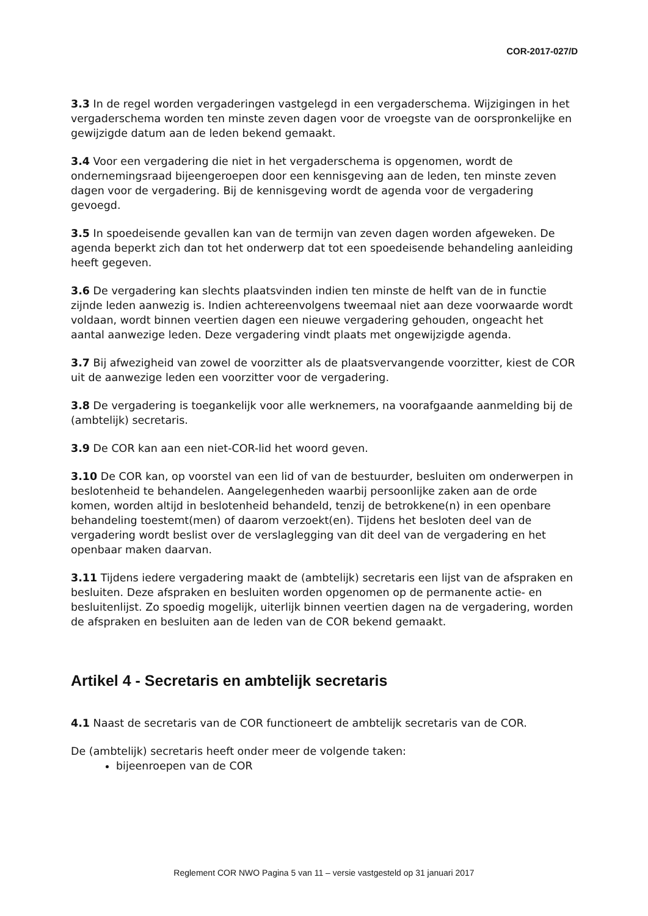COR-2017-027/D
3.3 In de regel worden vergaderingen vastgelegd in een vergaderschema. Wijzigingen in het vergaderschema worden ten minste zeven dagen voor de vroegste van de oorspronkelijke en gewijzigde datum aan de leden bekend gemaakt.
3.4 Voor een vergadering die niet in het vergaderschema is opgenomen, wordt de ondernemingsraad bijeengeroepen door een kennisgeving aan de leden, ten minste zeven dagen voor de vergadering. Bij de kennisgeving wordt de agenda voor de vergadering gevoegd.
3.5 In spoedeisende gevallen kan van de termijn van zeven dagen worden afgeweken. De agenda beperkt zich dan tot het onderwerp dat tot een spoedeisende behandeling aanleiding heeft gegeven.
3.6 De vergadering kan slechts plaatsvinden indien ten minste de helft van de in functie zijnde leden aanwezig is. Indien achtereenvolgens tweemaal niet aan deze voorwaarde wordt voldaan, wordt binnen veertien dagen een nieuwe vergadering gehouden, ongeacht het aantal aanwezige leden. Deze vergadering vindt plaats met ongewijzigde agenda.
3.7 Bij afwezigheid van zowel de voorzitter als de plaatsvervangende voorzitter, kiest de COR uit de aanwezige leden een voorzitter voor de vergadering.
3.8 De vergadering is toegankelijk voor alle werknemers, na voorafgaande aanmelding bij de (ambtelijk) secretaris.
3.9 De COR kan aan een niet-COR-lid het woord geven.
3.10 De COR kan, op voorstel van een lid of van de bestuurder, besluiten om onderwerpen in beslotenheid te behandelen. Aangelegenheden waarbij persoonlijke zaken aan de orde komen, worden altijd in beslotenheid behandeld, tenzij de betrokkene(n) in een openbare behandeling toestemt(men) of daarom verzoekt(en). Tijdens het besloten deel van de vergadering wordt beslist over de verslaglegging van dit deel van de vergadering en het openbaar maken daarvan.
3.11 Tijdens iedere vergadering maakt de (ambtelijk) secretaris een lijst van de afspraken en besluiten. Deze afspraken en besluiten worden opgenomen op de permanente actie- en besluitenlijst. Zo spoedig mogelijk, uiterlijk binnen veertien dagen na de vergadering, worden de afspraken en besluiten aan de leden van de COR bekend gemaakt.
Artikel 4 - Secretaris en ambtelijk secretaris
4.1 Naast de secretaris van de COR functioneert de ambtelijk secretaris van de COR.
De (ambtelijk) secretaris heeft onder meer de volgende taken:
bijeenroepen van de COR
Reglement COR NWO Pagina 5 van 11 – versie vastgesteld op 31 januari 2017